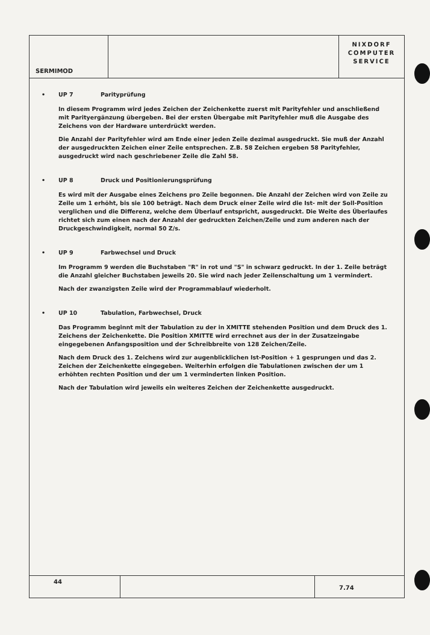SERMIMOD
NIXDORF
COMPUTER
SERVICE
• UP 7 Parityprüfung
In diesem Programm wird jedes Zeichen der Zeichenkette zuerst mit Parityfehler und anschließend mit Parityergänzung übergeben. Bei der ersten Übergabe mit Parityfehler muß die Ausgabe des Zeichens von der Hardware unterdrückt werden.
Die Anzahl der Parityfehler wird am Ende einer jeden Zeile dezimal ausgedruckt. Sie muß der Anzahl der ausgedruckten Zeichen einer Zeile entsprechen. Z.B. 58 Zeichen ergeben 58 Parityfehler, ausgedruckt wird nach geschriebener Zeile die Zahl 58.
• UP 8 Druck und Positionierungsprüfung
Es wird mit der Ausgabe eines Zeichens pro Zeile begonnen. Die Anzahl der Zeichen wird von Zeile zu Zeile um 1 erhöht, bis sie 100 beträgt. Nach dem Druck einer Zeile wird die Ist- mit der Soll-Position verglichen und die Differenz, welche dem Überlauf entspricht, ausgedruckt. Die Weite des Überlaufes richtet sich zum einen nach der Anzahl der gedruckten Zeichen/Zeile und zum anderen nach der Druckgeschwindigkeit, normal 50 Z/s.
• UP 9 Farbwechsel und Druck
Im Programm 9 werden die Buchstaben "R" in rot und "S" in schwarz gedruckt. In der 1. Zeile beträgt die Anzahl gleicher Buchstaben jeweils 20. Sie wird nach jeder Zeilenschaltung um 1 vermindert.
Nach der zwanzigsten Zeile wird der Programmablauf wiederholt.
• UP 10 Tabulation, Farbwechsel, Druck
Das Programm beginnt mit der Tabulation zu der in XMITTE stehenden Position und dem Druck des 1. Zeichens der Zeichenkette. Die Position XMITTE wird errechnet aus der in der Zusatzeingabe eingegebenen Anfangsposition und der Schreibbreite von 128 Zeichen/Zeile.
Nach dem Druck des 1. Zeichens wird zur augenblicklichen Ist-Position + 1 gesprungen und das 2. Zeichen der Zeichenkette eingegeben. Weiterhin erfolgen die Tabulationen zwischen der um 1 erhöhten rechten Position und der um 1 verminderten linken Position.
Nach der Tabulation wird jeweils ein weiteres Zeichen der Zeichenkette ausgedruckt.
44
7.74